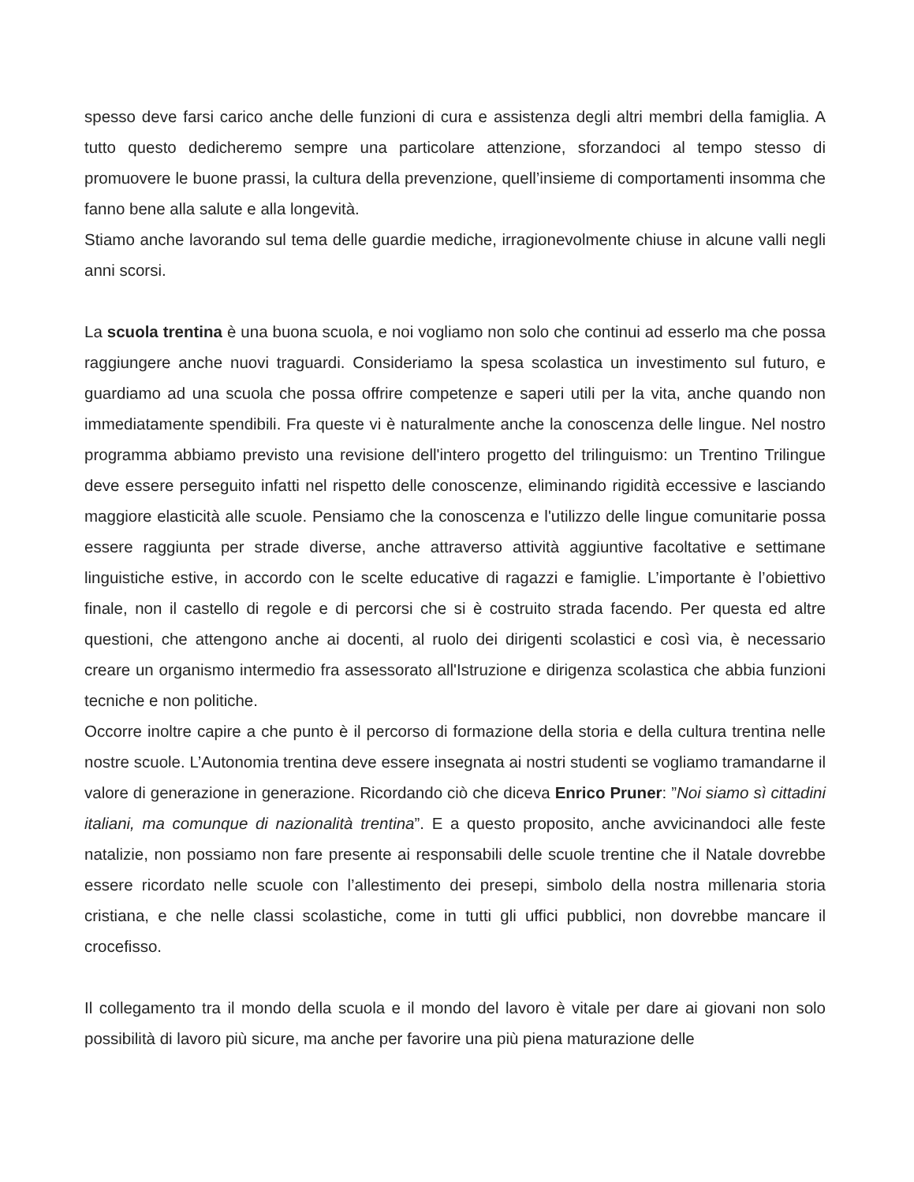spesso deve farsi carico anche delle funzioni di cura e assistenza degli altri membri della famiglia. A tutto questo dedicheremo sempre una particolare attenzione, sforzandoci al tempo stesso di promuovere le buone prassi, la cultura della prevenzione, quell’insieme di comportamenti insomma che fanno bene alla salute e alla longevità.
Stiamo anche lavorando sul tema delle guardie mediche, irragionevolmente chiuse in alcune valli negli anni scorsi.
La scuola trentina è una buona scuola, e noi vogliamo non solo che continui ad esserlo ma che possa raggiungere anche nuovi traguardi. Consideriamo la spesa scolastica un investimento sul futuro, e guardiamo ad una scuola che possa offrire competenze e saperi utili per la vita, anche quando non immediatamente spendibili. Fra queste vi è naturalmente anche la conoscenza delle lingue. Nel nostro programma abbiamo previsto una revisione dell'intero progetto del trilinguismo: un Trentino Trilingue deve essere perseguito infatti nel rispetto delle conoscenze, eliminando rigidità eccessive e lasciando maggiore elasticità alle scuole. Pensiamo che la conoscenza e l'utilizzo delle lingue comunitarie possa essere raggiunta per strade diverse, anche attraverso attività aggiuntive facoltative e settimane linguistiche estive, in accordo con le scelte educative di ragazzi e famiglie. L’importante è l’obiettivo finale, non il castello di regole e di percorsi che si è costruito strada facendo. Per questa ed altre questioni, che attengono anche ai docenti, al ruolo dei dirigenti scolastici e così via, è necessario creare un organismo intermedio fra assessorato all'Istruzione e dirigenza scolastica che abbia funzioni tecniche e non politiche.
Occorre inoltre capire a che punto è il percorso di formazione della storia e della cultura trentina nelle nostre scuole. L’Autonomia trentina deve essere insegnata ai nostri studenti se vogliamo tramandarne il valore di generazione in generazione. Ricordando ciò che diceva Enrico Pruner: ”Noi siamo sì cittadini italiani, ma comunque di nazionalità trentina”. E a questo proposito, anche avvicinandoci alle feste natalizie, non possiamo non fare presente ai responsabili delle scuole trentine che il Natale dovrebbe essere ricordato nelle scuole con l’allestimento dei presepi, simbolo della nostra millenaria storia cristiana, e che nelle classi scolastiche, come in tutti gli uffici pubblici, non dovrebbe mancare il crocefisso.
Il collegamento tra il mondo della scuola e il mondo del lavoro è vitale per dare ai giovani non solo possibilità di lavoro più sicure, ma anche per favorire una più piena maturazione delle